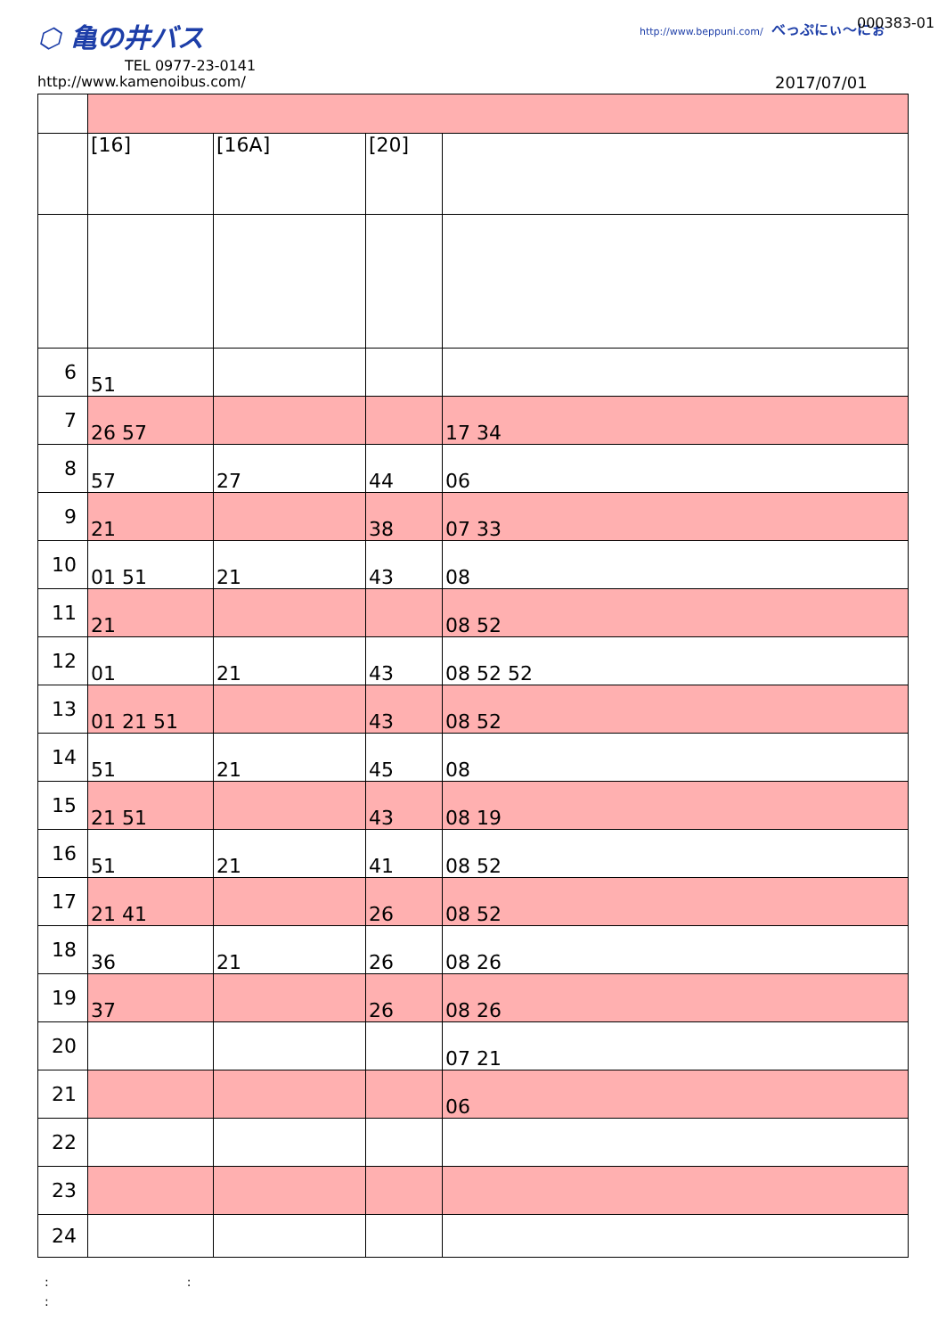⬡ 亀の井バス
http://www.beppuni.com/ べっぷにぃ〜にぉ
000383-01
TEL 0977-23-0141
http://www.kamenoibus.com/ 2017/07/01
| | [16] | [16A] | [20] | |
| 6 | 51 | | | |
| 7 | 26 57 | | | 17 34 |
| 8 | 57 | 27 | 44 | 06 |
| 9 | 21 | | 38 | 07 33 |
| 10 | 01 51 | 21 | 43 | 08 |
| 11 | 21 | | | 08 52 |
| 12 | 01 | 21 | 43 | 08 52 52 |
| 13 | 01 21 51 | | 43 | 08 52 |
| 14 | 51 | 21 | 45 | 08 |
| 15 | 21 51 | | 43 | 08 19 |
| 16 | 51 | 21 | 41 | 08 52 |
| 17 | 21 41 | | 26 | 08 52 |
| 18 | 36 | 21 | 26 | 08 26 |
| 19 | 37 | | 26 | 08 26 |
| 20 | | | | 07 21 |
| 21 | | | | 06 |
| 22 | | | | |
| 23 | | | | |
| 24 | | | | |
::
: